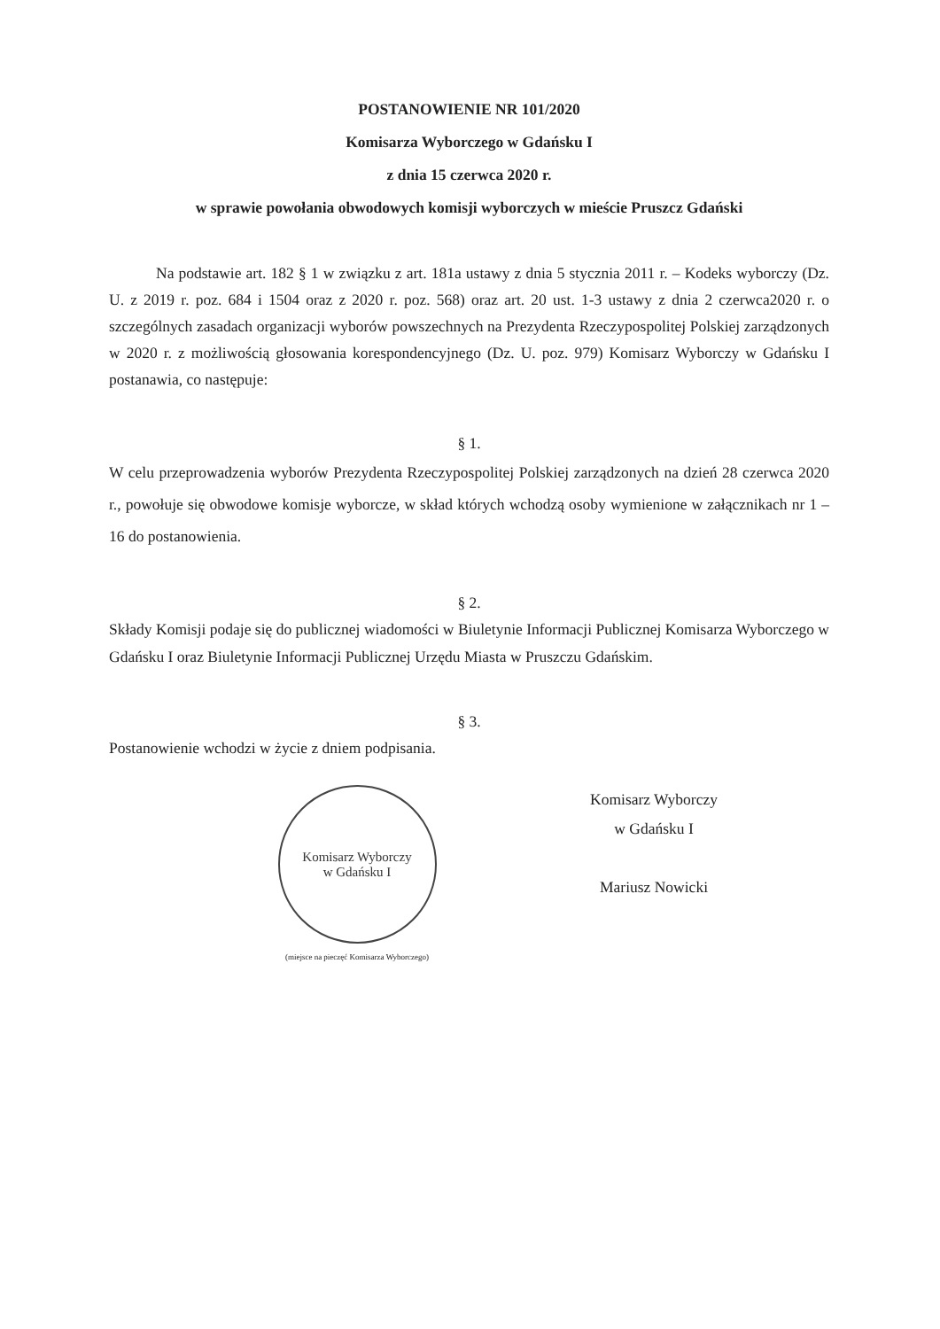POSTANOWIENIE NR 101/2020
Komisarza Wyborczego w Gdańsku I
z dnia 15 czerwca 2020 r.
w sprawie powołania obwodowych komisji wyborczych w mieście Pruszcz Gdański
Na podstawie art. 182 § 1 w związku z art. 181a ustawy z dnia 5 stycznia 2011 r. – Kodeks wyborczy (Dz. U. z 2019 r. poz. 684 i 1504 oraz z 2020 r. poz. 568) oraz art. 20 ust. 1-3 ustawy z dnia 2 czerwca2020 r. o szczególnych zasadach organizacji wyborów powszechnych na Prezydenta Rzeczypospolitej Polskiej zarządzonych w 2020 r. z możliwością głosowania korespondencyjnego (Dz. U. poz. 979) Komisarz Wyborczy w Gdańsku I postanawia, co następuje:
§ 1.
W celu przeprowadzenia wyborów Prezydenta Rzeczypospolitej Polskiej zarządzonych na dzień 28 czerwca 2020 r., powołuje się obwodowe komisje wyborcze, w skład których wchodzą osoby wymienione w załącznikach nr 1 – 16 do postanowienia.
§ 2.
Składy Komisji podaje się do publicznej wiadomości w Biuletynie Informacji Publicznej Komisarza Wyborczego w Gdańsku I oraz Biuletynie Informacji Publicznej Urzędu Miasta w Pruszczu Gdańskim.
§ 3.
Postanowienie wchodzi w życie z dniem podpisania.
Komisarz Wyborczy
w Gdańsku I
(miejsce na pieczęć Komisarza Wyborczego)
Komisarz Wyborczy
w Gdańsku I
Mariusz Nowicki